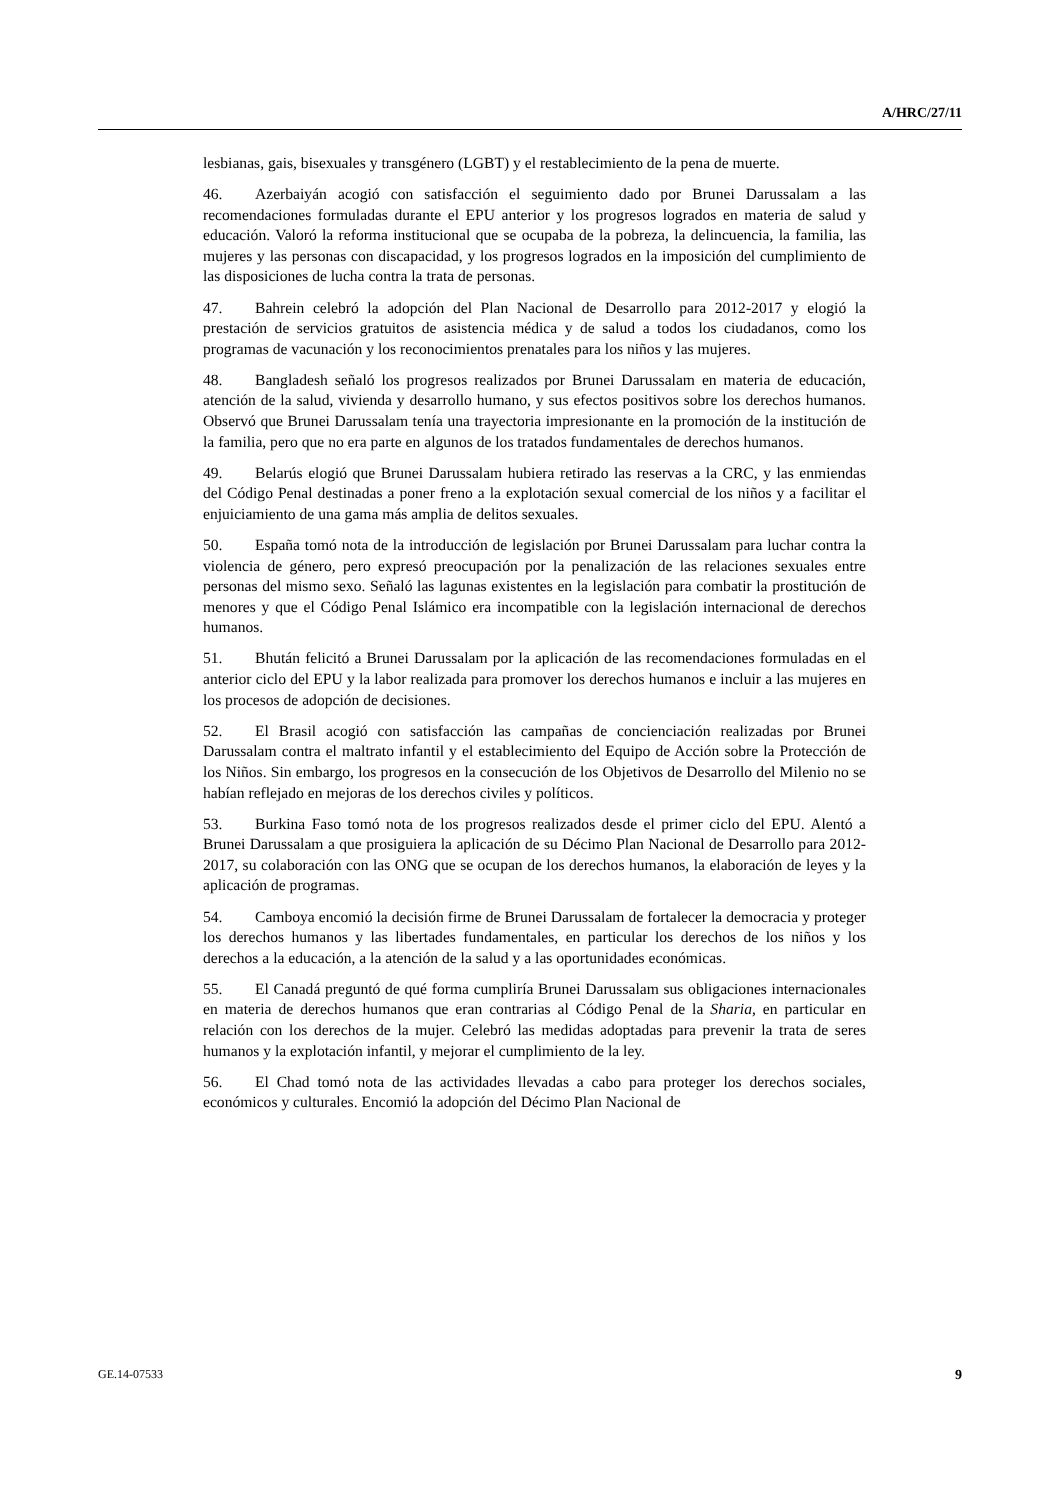A/HRC/27/11
lesbianas, gais, bisexuales y transgénero (LGBT) y el restablecimiento de la pena de muerte.
46. Azerbaiyán acogió con satisfacción el seguimiento dado por Brunei Darussalam a las recomendaciones formuladas durante el EPU anterior y los progresos logrados en materia de salud y educación. Valoró la reforma institucional que se ocupaba de la pobreza, la delincuencia, la familia, las mujeres y las personas con discapacidad, y los progresos logrados en la imposición del cumplimiento de las disposiciones de lucha contra la trata de personas.
47. Bahrein celebró la adopción del Plan Nacional de Desarrollo para 2012-2017 y elogió la prestación de servicios gratuitos de asistencia médica y de salud a todos los ciudadanos, como los programas de vacunación y los reconocimientos prenatales para los niños y las mujeres.
48. Bangladesh señaló los progresos realizados por Brunei Darussalam en materia de educación, atención de la salud, vivienda y desarrollo humano, y sus efectos positivos sobre los derechos humanos. Observó que Brunei Darussalam tenía una trayectoria impresionante en la promoción de la institución de la familia, pero que no era parte en algunos de los tratados fundamentales de derechos humanos.
49. Belarús elogió que Brunei Darussalam hubiera retirado las reservas a la CRC, y las enmiendas del Código Penal destinadas a poner freno a la explotación sexual comercial de los niños y a facilitar el enjuiciamiento de una gama más amplia de delitos sexuales.
50. España tomó nota de la introducción de legislación por Brunei Darussalam para luchar contra la violencia de género, pero expresó preocupación por la penalización de las relaciones sexuales entre personas del mismo sexo. Señaló las lagunas existentes en la legislación para combatir la prostitución de menores y que el Código Penal Islámico era incompatible con la legislación internacional de derechos humanos.
51. Bhután felicitó a Brunei Darussalam por la aplicación de las recomendaciones formuladas en el anterior ciclo del EPU y la labor realizada para promover los derechos humanos e incluir a las mujeres en los procesos de adopción de decisiones.
52. El Brasil acogió con satisfacción las campañas de concienciación realizadas por Brunei Darussalam contra el maltrato infantil y el establecimiento del Equipo de Acción sobre la Protección de los Niños. Sin embargo, los progresos en la consecución de los Objetivos de Desarrollo del Milenio no se habían reflejado en mejoras de los derechos civiles y políticos.
53. Burkina Faso tomó nota de los progresos realizados desde el primer ciclo del EPU. Alentó a Brunei Darussalam a que prosiguiera la aplicación de su Décimo Plan Nacional de Desarrollo para 2012-2017, su colaboración con las ONG que se ocupan de los derechos humanos, la elaboración de leyes y la aplicación de programas.
54. Camboya encomió la decisión firme de Brunei Darussalam de fortalecer la democracia y proteger los derechos humanos y las libertades fundamentales, en particular los derechos de los niños y los derechos a la educación, a la atención de la salud y a las oportunidades económicas.
55. El Canadá preguntó de qué forma cumpliría Brunei Darussalam sus obligaciones internacionales en materia de derechos humanos que eran contrarias al Código Penal de la Sharia, en particular en relación con los derechos de la mujer. Celebró las medidas adoptadas para prevenir la trata de seres humanos y la explotación infantil, y mejorar el cumplimiento de la ley.
56. El Chad tomó nota de las actividades llevadas a cabo para proteger los derechos sociales, económicos y culturales. Encomió la adopción del Décimo Plan Nacional de
GE.14-07533 9